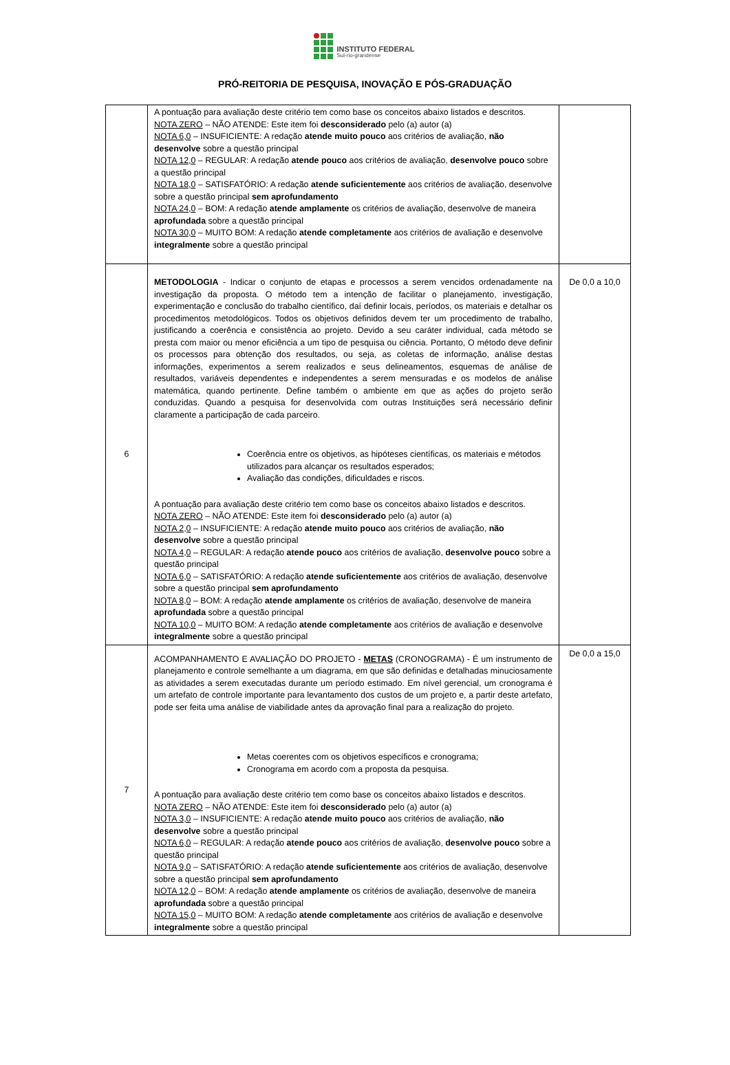INSTITUTO FEDERAL
Sul-rio-grandense
PRÓ-REITORIA DE PESQUISA, INOVAÇÃO E PÓS-GRADUAÇÃO
| | A pontuação para avaliação deste critério tem como base os conceitos abaixo listados e descritos. NOTA ZERO – NÃO ATENDE: Este item foi desconsiderado pelo (a) autor (a) NOTA 6,0 – INSUFICIENTE: A redação atende muito pouco aos critérios de avaliação, não desenvolve sobre a questão principal NOTA 12,0 – REGULAR: A redação atende pouco aos critérios de avaliação, desenvolve pouco sobre a questão principal NOTA 18,0 – SATISFATÓRIO: A redação atende suficientemente aos critérios de avaliação, desenvolve sobre a questão principal sem aprofundamento NOTA 24,0 – BOM: A redação atende amplamente os critérios de avaliação, desenvolve de maneira aprofundada sobre a questão principal NOTA 30,0 – MUITO BOM: A redação atende completamente aos critérios de avaliação e desenvolve integralmente sobre a questão principal | |
| 6 | METODOLOGIA - Indicar o conjunto de etapas e processos a serem vencidos ordenadamente na investigação da proposta. O método tem a intenção de facilitar o planejamento, investigação, experimentação e conclusão do trabalho científico, daí definir locais, períodos, os materiais e detalhar os procedimentos metodológicos. Todos os objetivos definidos devem ter um procedimento de trabalho, justificando a coerência e consistência ao projeto. Devido a seu caráter individual, cada método se presta com maior ou menor eficiência a um tipo de pesquisa ou ciência. Portanto, O método deve definir os processos para obtenção dos resultados, ou seja, as coletas de informação, análise destas informações, experimentos a serem realizados e seus delineamentos, esquemas de análise de resultados, variáveis dependentes e independentes a serem mensuradas e os modelos de análise matemática, quando pertinente. Define também o ambiente em que as ações do projeto serão conduzidas. Quando a pesquisa for desenvolvida com outras Instituições será necessário definir claramente a participação de cada parceiro. Coerência entre os objetivos, as hipóteses científicas, os materiais e métodos utilizados para alcançar os resultados esperados; Avaliação das condições, dificuldades e riscos. A pontuação para avaliação deste critério tem como base os conceitos abaixo listados e descritos. NOTA ZERO – NÃO ATENDE: Este item foi desconsiderado pelo (a) autor (a) NOTA 2,0 – INSUFICIENTE: A redação atende muito pouco aos critérios de avaliação, não desenvolve sobre a questão principal NOTA 4,0 – REGULAR: A redação atende pouco aos critérios de avaliação, desenvolve pouco sobre a questão principal NOTA 6,0 – SATISFATÓRIO: A redação atende suficientemente aos critérios de avaliação, desenvolve sobre a questão principal sem aprofundamento NOTA 8,0 – BOM: A redação atende amplamente os critérios de avaliação, desenvolve de maneira aprofundada sobre a questão principal NOTA 10,0 – MUITO BOM: A redação atende completamente aos critérios de avaliação e desenvolve integralmente sobre a questão principal | De 0,0 a 10,0 |
| 7 | ACOMPANHAMENTO E AVALIAÇÃO DO PROJETO - METAS (CRONOGRAMA) - É um instrumento de planejamento e controle semelhante a um diagrama, em que são definidas e detalhadas minuciosamente as atividades a serem executadas durante um período estimado. Em nível gerencial, um cronograma é um artefato de controle importante para levantamento dos custos de um projeto e, a partir deste artefato, pode ser feita uma análise de viabilidade antes da aprovação final para a realização do projeto. Metas coerentes com os objetivos específicos e cronograma; Cronograma em acordo com a proposta da pesquisa. A pontuação para avaliação deste critério tem como base os conceitos abaixo listados e descritos. NOTA ZERO – NÃO ATENDE: Este item foi desconsiderado pelo (a) autor (a) NOTA 3,0 – INSUFICIENTE: A redação atende muito pouco aos critérios de avaliação, não desenvolve sobre a questão principal NOTA 6,0 – REGULAR: A redação atende pouco aos critérios de avaliação, desenvolve pouco sobre a questão principal NOTA 9,0 – SATISFATÓRIO: A redação atende suficientemente aos critérios de avaliação, desenvolve sobre a questão principal sem aprofundamento NOTA 12,0 – BOM: A redação atende amplamente os critérios de avaliação, desenvolve de maneira aprofundada sobre a questão principal NOTA 15,0 – MUITO BOM: A redação atende completamente aos critérios de avaliação e desenvolve integralmente sobre a questão principal | De 0,0 a 15,0 |